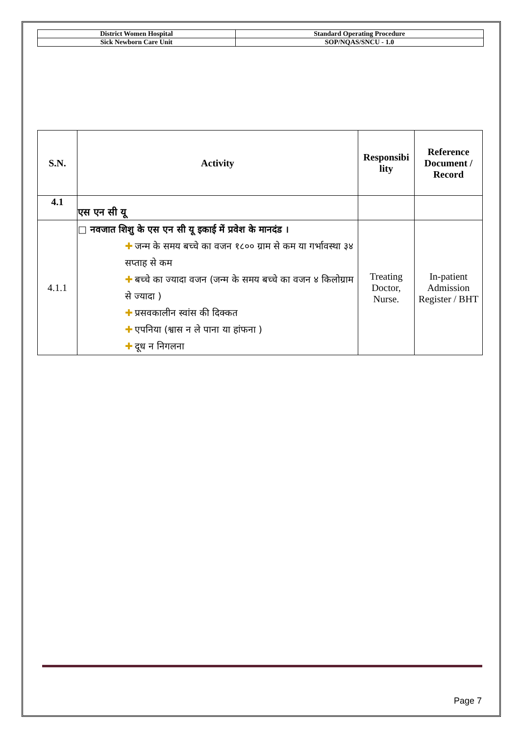| District Women Hospital | Standard Operating Procedure |
| Sick Newborn Care Unit | SOP/NQAS/SNCU - 1.0 |
| S.N. | Activity | Responsibi lity | Reference Document / Record |
| --- | --- | --- | --- |
| 4.1 | एस एन सी यू | | |
| 4.1.1 | □ नवजात शिशु के एस एन सी यू इकाई में प्रवेश के मानदंड । ✚ जन्म के समय बच्चे का वजन १८०० ग्राम से कम या गर्भावस्था ३४ सप्ताह से कम ✚ बच्चे का ज्यादा वजन (जन्म के समय बच्चे का वजन ४ किलोग्राम से ज्यादा ) ✚ प्रसवकालीन स्वांस की दिक्कत ✚ एपनिया (श्वास न ले पाना या हांफना ) ✚ दूध न निगलना | Treating Doctor, Nurse. | In-patient Admission Register / BHT |
Page 7